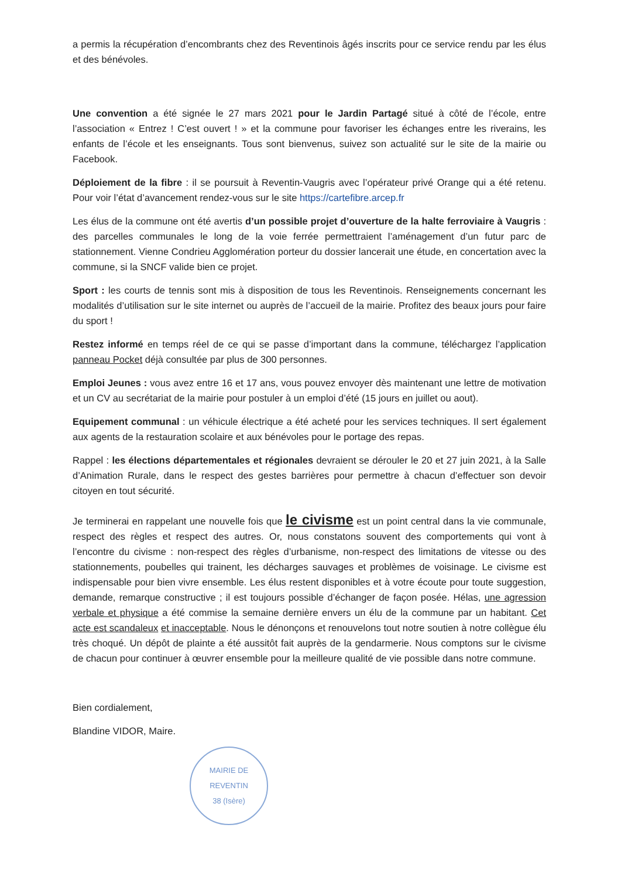a permis la récupération d’encombrants chez des Reventinois âgés inscrits pour ce service rendu par les élus et des bénévoles.
Une convention a été signée le 27 mars 2021 pour le Jardin Partagé situé à côté de l’école, entre l’association « Entrez ! C’est ouvert ! » et la commune pour favoriser les échanges entre les riverains, les enfants de l’école et les enseignants. Tous sont bienvenus, suivez son actualité sur le site de la mairie ou Facebook.
Déploiement de la fibre : il se poursuit à Reventin-Vaugris avec l’opérateur privé Orange qui a été retenu. Pour voir l’état d’avancement rendez-vous sur le site https://cartefibre.arcep.fr
Les élus de la commune ont été avertis d’un possible projet d’ouverture de la halte ferroviaire à Vaugris : des parcelles communales le long de la voie ferrée permettraient l’aménagement d’un futur parc de stationnement. Vienne Condrieu Agglomération porteur du dossier lancerait une étude, en concertation avec la commune, si la SNCF valide bien ce projet.
Sport : les courts de tennis sont mis à disposition de tous les Reventinois. Renseignements concernant les modalités d’utilisation sur le site internet ou auprès de l’accueil de la mairie. Profitez des beaux jours pour faire du sport !
Restez informé en temps réel de ce qui se passe d’important dans la commune, téléchargez l’application panneau Pocket déjà consultée par plus de 300 personnes.
Emploi Jeunes : vous avez entre 16 et 17 ans, vous pouvez envoyer dès maintenant une lettre de motivation et un CV au secrétariat de la mairie pour postuler à un emploi d’été (15 jours en juillet ou aout).
Equipement communal : un véhicule électrique a été acheté pour les services techniques. Il sert également aux agents de la restauration scolaire et aux bénévoles pour le portage des repas.
Rappel : les élections départementales et régionales devraient se dérouler le 20 et 27 juin 2021, à la Salle d’Animation Rurale, dans le respect des gestes barrières pour permettre à chacun d’effectuer son devoir citoyen en tout sécurité.
Je terminerai en rappelant une nouvelle fois que le civisme est un point central dans la vie communale, respect des règles et respect des autres. Or, nous constatons souvent des comportements qui vont à l’encontre du civisme : non-respect des règles d’urbanisme, non-respect des limitations de vitesse ou des stationnements, poubelles qui trainent, les décharges sauvages et problèmes de voisinage. Le civisme est indispensable pour bien vivre ensemble. Les élus restent disponibles et à votre écoute pour toute suggestion, demande, remarque constructive ; il est toujours possible d’échanger de façon posée. Hélas, une agression verbale et physique a été commise la semaine dernière envers un élu de la commune par un habitant. Cet acte est scandaleux et inacceptable. Nous le dénonçons et renouvelons tout notre soutien à notre collègue élu très choqué. Un dépôt de plainte a été aussitôt fait auprès de la gendarmerie. Nous comptons sur le civisme de chacun pour continuer à œuvrer ensemble pour la meilleure qualité de vie possible dans notre commune.
Bien cordialement,
Blandine VIDOR, Maire.
MAIRIE DE REVENTIN
38 (Isère)